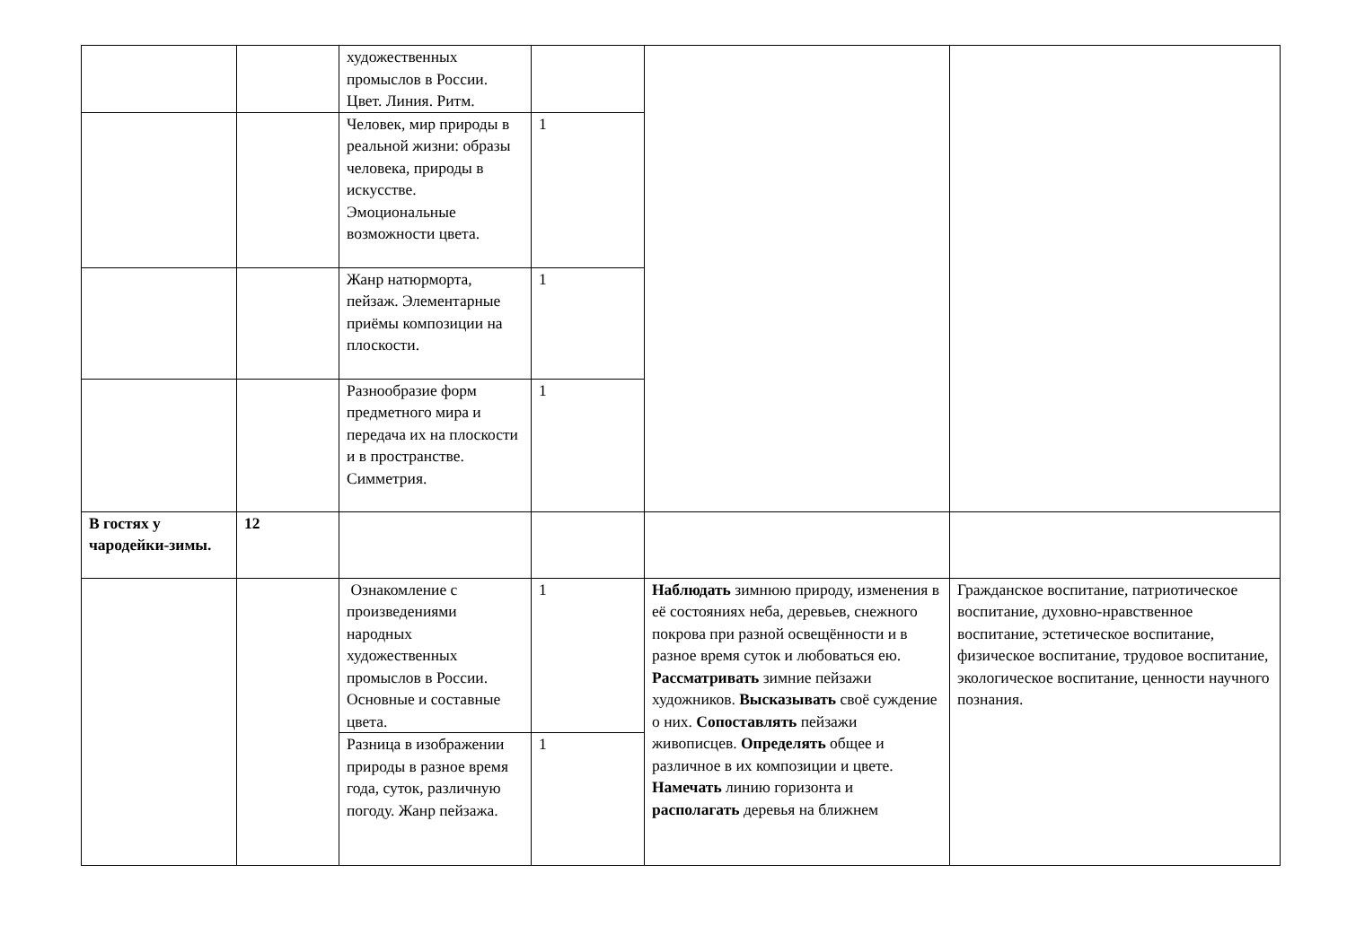| | | художественных промыслов в России. Цвет. Линия. Ритм. | | | |
| | | Человек, мир природы в реальной жизни: образы человека, природы в искусстве. Эмоциональные возможности цвета. | 1 | | |
| | | Жанр натюрморта, пейзаж. Элементарные приёмы композиции на плоскости. | 1 | | |
| | | Разнообразие форм предметного мира и передача их на плоскости и в пространстве. Симметрия. | 1 | | |
| В гостях у чародейки-зимы. | 12 | | | | |
| | | Ознакомление с произведениями народных художественных промыслов в России. Основные и составные цвета. | 1 | Наблюдать зимнюю природу, изменения в её состояниях неба, деревьев, снежного покрова при разной освещённости и в разное время суток и любоваться ею. Рассматривать зимние пейзажи художников. Высказывать своё суждение о них. Сопоставлять пейзажи живописцев. Определять общее и различное в их композиции и цвете. Намечать линию горизонта и располагать деревья на ближнем | Гражданское воспитание, патриотическое воспитание, духовно-нравственное воспитание, эстетическое воспитание, физическое воспитание, трудовое воспитание, экологическое воспитание, ценности научного познания. |
| | | Разница в изображении природы в разное время года, суток, различную погоду. Жанр пейзажа. | 1 | | |